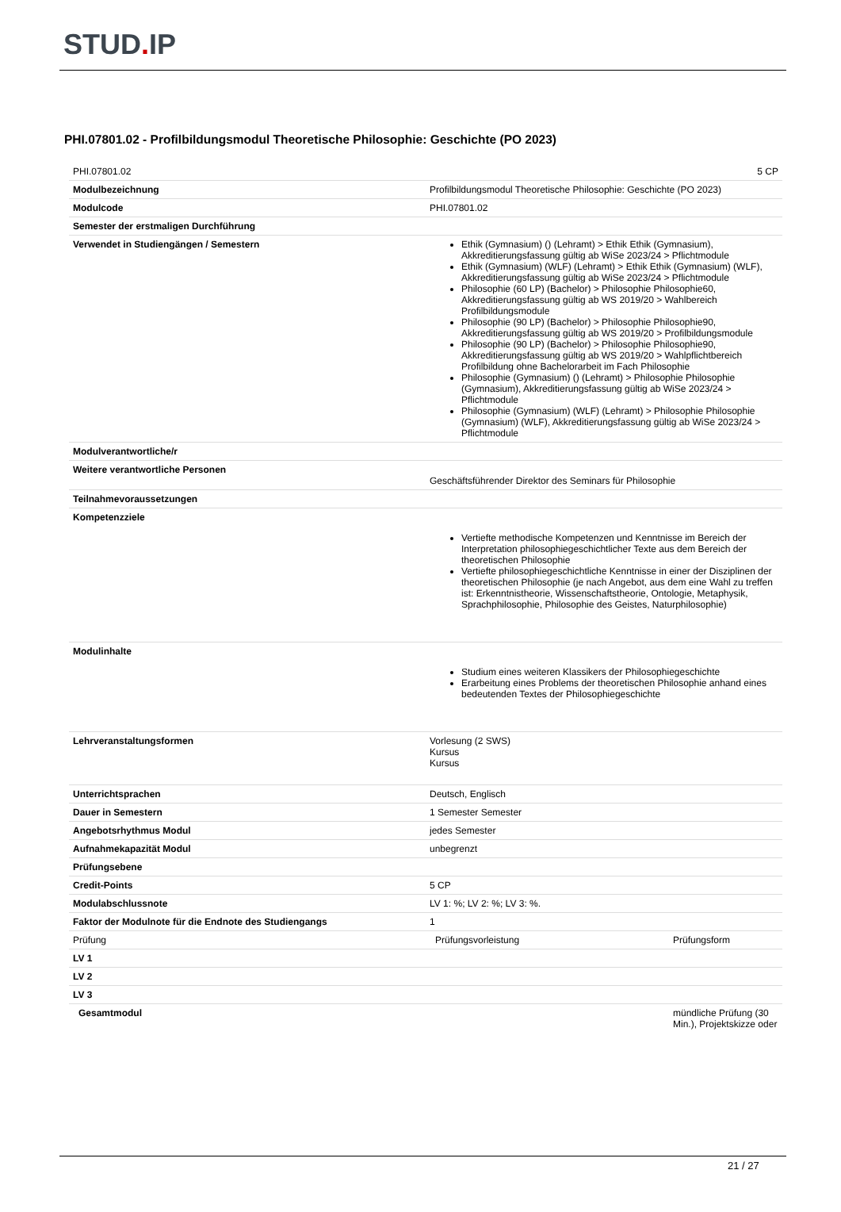STUD. IP
PHI.07801.02 - Profilbildungsmodul Theoretische Philosophie: Geschichte (PO 2023)
| PHI.07801.02 | 5 CP |
| Modulbezeichnung | Profilbildungsmodul Theoretische Philosophie: Geschichte (PO 2023) |
| Modulcode | PHI.07801.02 |
| Semester der erstmaligen Durchführung | |
| Verwendet in Studiengängen / Semestern | Ethik (Gymnasium) () (Lehramt) > Ethik Ethik (Gymnasium), Akkreditierungsfassung gültig ab WiSe 2023/24 > Pflichtmodule Ethik (Gymnasium) (WLF) (Lehramt) > Ethik Ethik (Gymnasium) (WLF), Akkreditierungsfassung gültig ab WiSe 2023/24 > Pflichtmodule Philosophie (60 LP) (Bachelor) > Philosophie Philosophie60, Akkreditierungsfassung gültig ab WS 2019/20 > Wahlbereich Profilbildungsmodule Philosophie (90 LP) (Bachelor) > Philosophie Philosophie90, Akkreditierungsfassung gültig ab WS 2019/20 > Profilbildungsmodule Philosophie (90 LP) (Bachelor) > Philosophie Philosophie90, Akkreditierungsfassung gültig ab WS 2019/20 > Wahlpflichtbereich Profilbildung ohne Bachelorarbeit im Fach Philosophie Philosophie (Gymnasium) () (Lehramt) > Philosophie Philosophie (Gymnasium), Akkreditierungsfassung gültig ab WiSe 2023/24 > Pflichtmodule Philosophie (Gymnasium) (WLF) (Lehramt) > Philosophie Philosophie (Gymnasium) (WLF), Akkreditierungsfassung gültig ab WiSe 2023/24 > Pflichtmodule |
| Modulverantwortliche/r | |
| Weitere verantwortliche Personen | Geschäftsführender Direktor des Seminars für Philosophie |
| Teilnahmevoraussetzungen | |
| Kompetenzziele | Vertiefte methodische Kompetenzen und Kenntnisse im Bereich der Interpretation philosophiegeschichtlicher Texte aus dem Bereich der theoretischen Philosophie Vertiefte philosophiegeschichtliche Kenntnisse in einer der Disziplinen der theoretischen Philosophie (je nach Angebot, aus dem eine Wahl zu treffen ist: Erkenntnistheorie, Wissenschaftstheorie, Ontologie, Metaphysik, Sprachphilosophie, Philosophie des Geistes, Naturphilosophie) |
| Modulinhalte | Studium eines weiteren Klassikers der Philosophiegeschichte Erarbeitung eines Problems der theoretischen Philosophie anhand eines bedeutenden Textes der Philosophiegeschichte |
| Lehrveranstaltungsformen | Vorlesung (2 SWS) Kursus Kursus |
| Unterrichtsprachen | Deutsch, Englisch |
| Dauer in Semestern | 1 Semester Semester |
| Angebotsrhythmus Modul | jedes Semester |
| Aufnahmekapazität Modul | unbegrenzt |
| Prüfungsebene | |
| Credit-Points | 5 CP |
| Modulabschlussnote | LV 1: %; LV 2: %; LV 3: %. |
| Faktor der Modulnote für die Endnote des Studiengangs | 1 |
| Prüfung | Prüfungsvorleistung | Prüfungsform |
| LV 1 | | |
| LV 2 | | |
| LV 3 | | |
| Gesamtmodul | | mündliche Prüfung (30 Min.), Projektskizze oder |
21 / 27